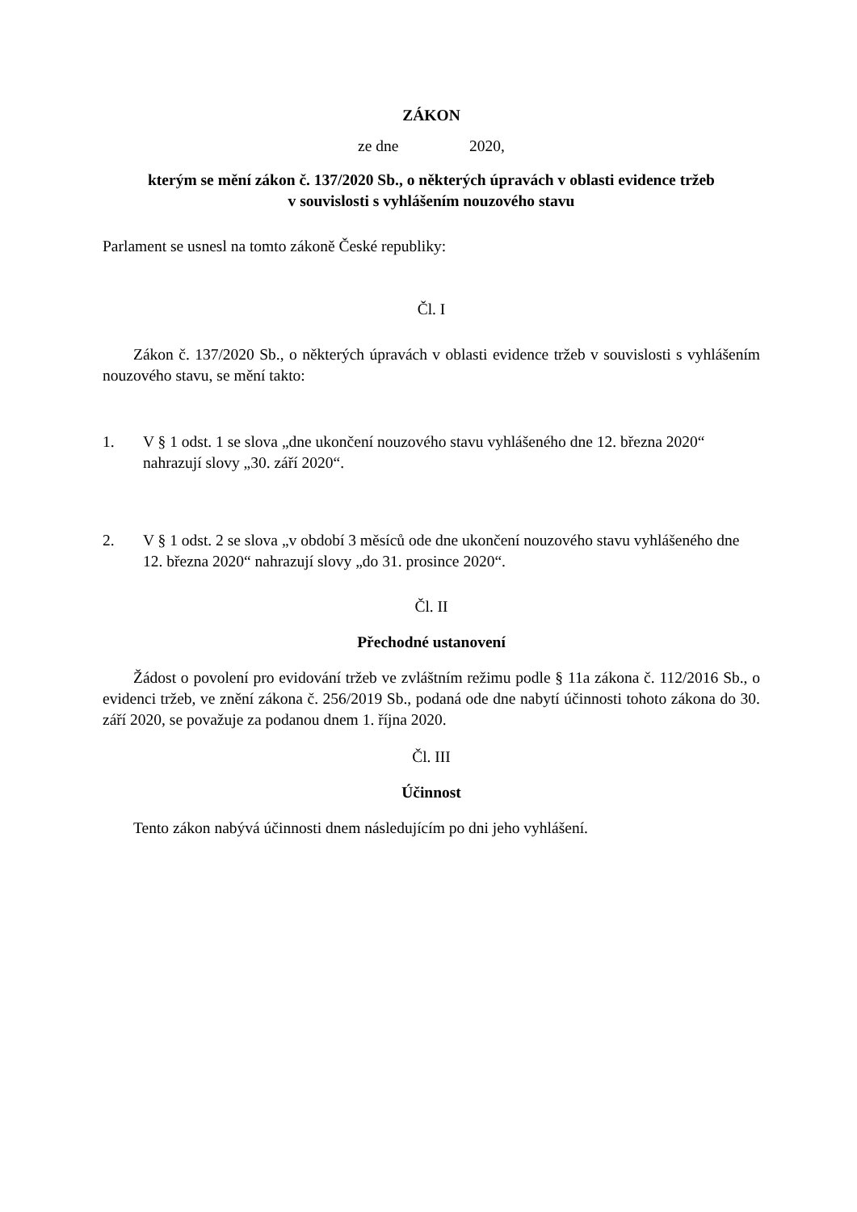ZÁKON
ze dne 2020,
kterým se mění zákon č. 137/2020 Sb., o některých úpravách v oblasti evidence tržeb
v souvislosti s vyhlášením nouzového stavu
Parlament se usnesl na tomto zákoně České republiky:
Čl. I
Zákon č. 137/2020 Sb., o některých úpravách v oblasti evidence tržeb v souvislosti s vyhlášením nouzového stavu, se mění takto:
1. V § 1 odst. 1 se slova „dne ukončení nouzového stavu vyhlášeného dne 12. března 2020“ nahrazují slovy „30. září 2020“.
2. V § 1 odst. 2 se slova „v období 3 měsíců ode dne ukončení nouzového stavu vyhlášeného dne 12. března 2020“ nahrazují slovy „do 31. prosince 2020“.
Čl. II
Přechodné ustanovení
Žádost o povolení pro evidování tržeb ve zvláštním režimu podle § 11a zákona č. 112/2016 Sb., o evidenci tržeb, ve znění zákona č. 256/2019 Sb., podaná ode dne nabytí účinnosti tohoto zákona do 30. září 2020, se považuje za podanou dnem 1. října 2020.
Čl. III
Účinnost
Tento zákon nabývá účinnosti dnem následujícím po dni jeho vyhlášení.